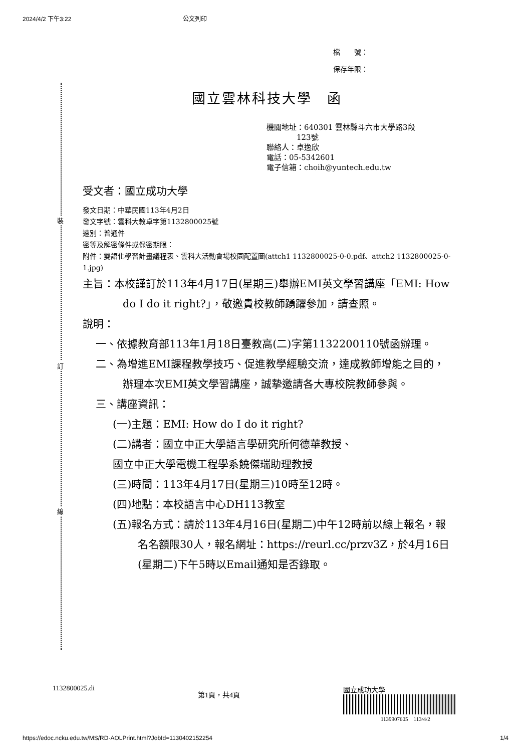2024/4/2 下午3:22 公文列印
檔　　號：
保存年限：
裝
訂
線
國立雲林科技大學　函
機關地址：640301 雲林縣斗六市大學路3段
　　　　123號
聯絡人：卓逸欣
電話：05-5342601
電子信箱：choih@yuntech.edu.tw
受文者：國立成功大學
發文日期：中華民國113年4月2日
發文字號：雲科大教卓字第1132800025號
速別：普通件
密等及解密條件或保密期限：
附件：雙語化學習計畫議程表、雲科大活動會場校園配置圖(attch1 1132800025-0-0.pdf、attch2 1132800025-0-1.jpg)
主旨：本校謹訂於113年4月17日(星期三)舉辦EMI英文學習講座「EMI: How do I do it right?」，敬邀貴校教師踴躍參加，請查照。
說明：
一、依據教育部113年1月18日臺教高(二)字第1132200110號函辦理。
二、為增進EMI課程教學技巧、促進教學經驗交流，達成教師增能之目的，辦理本次EMI英文學習講座，誠摯邀請各大專校院教師參與。
三、講座資訊：
(一)主題：EMI: How do I do it right?
(二)講者：國立中正大學語言學研究所何德華教授、
國立中正大學電機工程學系饒傑瑞助理教授
(三)時間：113年4月17日(星期三)10時至12時。
(四)地點：本校語言中心DH113教室
(五)報名方式：請於113年4月16日(星期二)中午12時前以線上報名，報名名額限30人，報名網址：https://reurl.cc/przv3Z，於4月16日(星期二)下午5時以Email通知是否錄取。
1132800025.di 第1頁，共4頁 國立成功大學
1139907605　113/4/2
https://edoc.ncku.edu.tw/MS/RD-AOLPrint.html?JobId=1130402152254 1/4